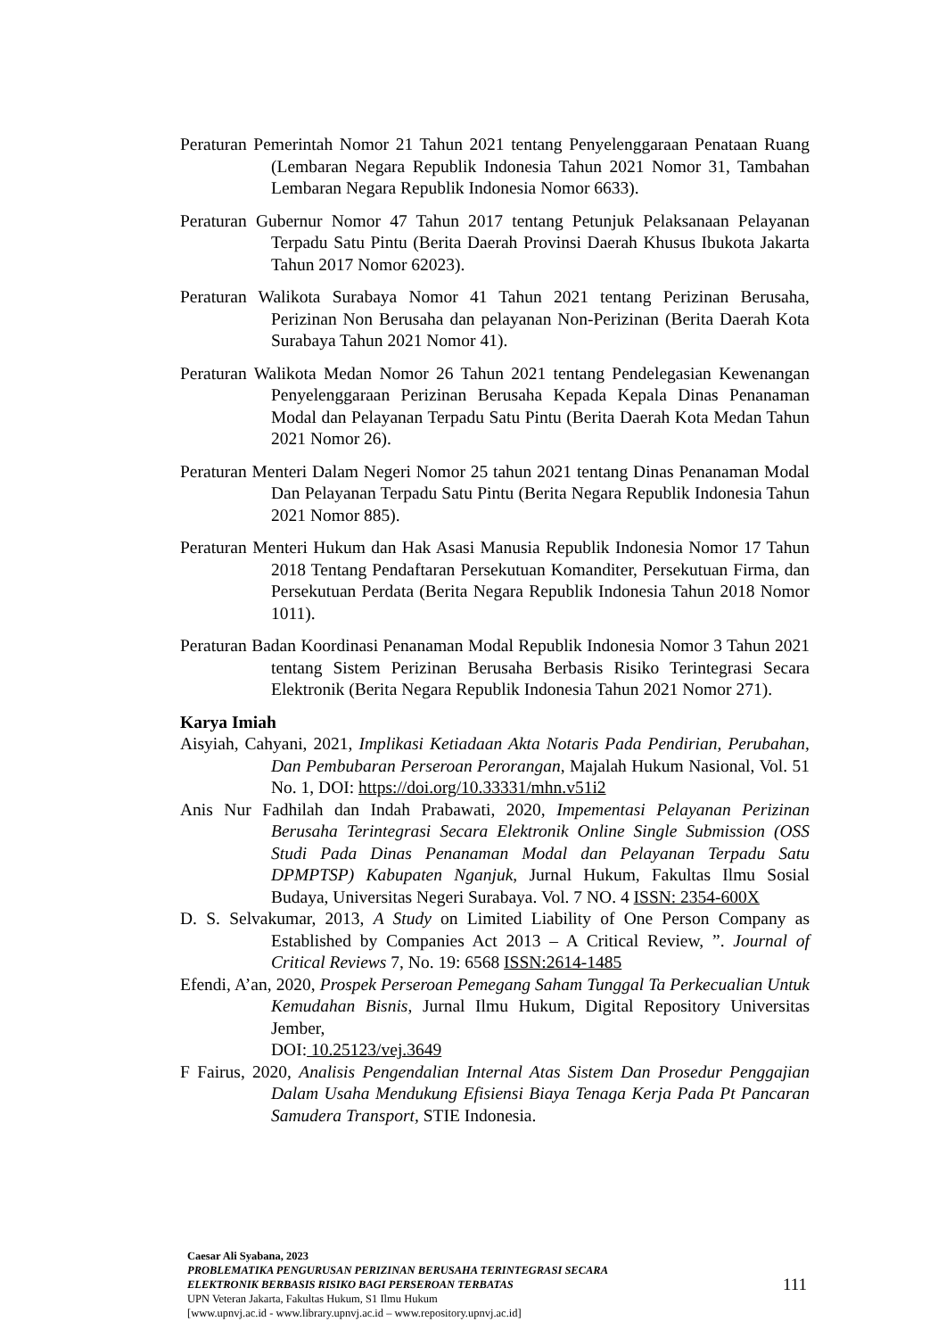Peraturan Pemerintah Nomor 21 Tahun 2021 tentang Penyelenggaraan Penataan Ruang (Lembaran Negara Republik Indonesia Tahun 2021 Nomor 31, Tambahan Lembaran Negara Republik Indonesia Nomor 6633).
Peraturan Gubernur Nomor 47 Tahun 2017 tentang Petunjuk Pelaksanaan Pelayanan Terpadu Satu Pintu (Berita Daerah Provinsi Daerah Khusus Ibukota Jakarta Tahun 2017 Nomor 62023).
Peraturan Walikota Surabaya Nomor 41 Tahun 2021 tentang Perizinan Berusaha, Perizinan Non Berusaha dan pelayanan Non-Perizinan (Berita Daerah Kota Surabaya Tahun 2021 Nomor 41).
Peraturan Walikota Medan Nomor 26 Tahun 2021 tentang Pendelegasian Kewenangan Penyelenggaraan Perizinan Berusaha Kepada Kepala Dinas Penanaman Modal dan Pelayanan Terpadu Satu Pintu (Berita Daerah Kota Medan Tahun 2021 Nomor 26).
Peraturan Menteri Dalam Negeri Nomor 25 tahun 2021 tentang Dinas Penanaman Modal Dan Pelayanan Terpadu Satu Pintu (Berita Negara Republik Indonesia Tahun 2021 Nomor 885).
Peraturan Menteri Hukum dan Hak Asasi Manusia Republik Indonesia Nomor 17 Tahun 2018 Tentang Pendaftaran Persekutuan Komanditer, Persekutuan Firma, dan Persekutuan Perdata (Berita Negara Republik Indonesia Tahun 2018 Nomor 1011).
Peraturan Badan Koordinasi Penanaman Modal Republik Indonesia Nomor 3 Tahun 2021 tentang Sistem Perizinan Berusaha Berbasis Risiko Terintegrasi Secara Elektronik (Berita Negara Republik Indonesia Tahun 2021 Nomor 271).
Karya Imiah
Aisyiah, Cahyani, 2021, Implikasi Ketiadaan Akta Notaris Pada Pendirian, Perubahan, Dan Pembubaran Perseroan Perorangan, Majalah Hukum Nasional, Vol. 51 No. 1, DOI: https://doi.org/10.33331/mhn.v51i2
Anis Nur Fadhilah dan Indah Prabawati, 2020, Impementasi Pelayanan Perizinan Berusaha Terintegrasi Secara Elektronik Online Single Submission (OSS Studi Pada Dinas Penanaman Modal dan Pelayanan Terpadu Satu DPMPTSP) Kabupaten Nganjuk, Jurnal Hukum, Fakultas Ilmu Sosial Budaya, Universitas Negeri Surabaya. Vol. 7 NO. 4 ISSN: 2354-600X
D. S. Selvakumar, 2013, A Study on Limited Liability of One Person Company as Established by Companies Act 2013 – A Critical Review, ”. Journal of Critical Reviews 7, No. 19: 6568 ISSN:2614-1485
Efendi, A’an, 2020, Prospek Perseroan Pemegang Saham Tunggal Ta Perkecualian Untuk Kemudahan Bisnis, Jurnal Ilmu Hukum, Digital Repository Universitas Jember,
DOI: 10.25123/vej.3649
F Fairus, 2020, Analisis Pengendalian Internal Atas Sistem Dan Prosedur Penggajian Dalam Usaha Mendukung Efisiensi Biaya Tenaga Kerja Pada Pt Pancaran Samudera Transport, STIE Indonesia.
Caesar Ali Syabana, 2023
PROBLEMATIKA PENGURUSAN PERIZINAN BERUSAHA TERINTEGRASI SECARA
ELEKTRONIK BERBASIS RISIKO BAGI PERSEROAN TERBATAS
UPN Veteran Jakarta, Fakultas Hukum, S1 Ilmu Hukum
[www.upnvj.ac.id - www.library.upnvj.ac.id – www.repository.upnvj.ac.id]
111